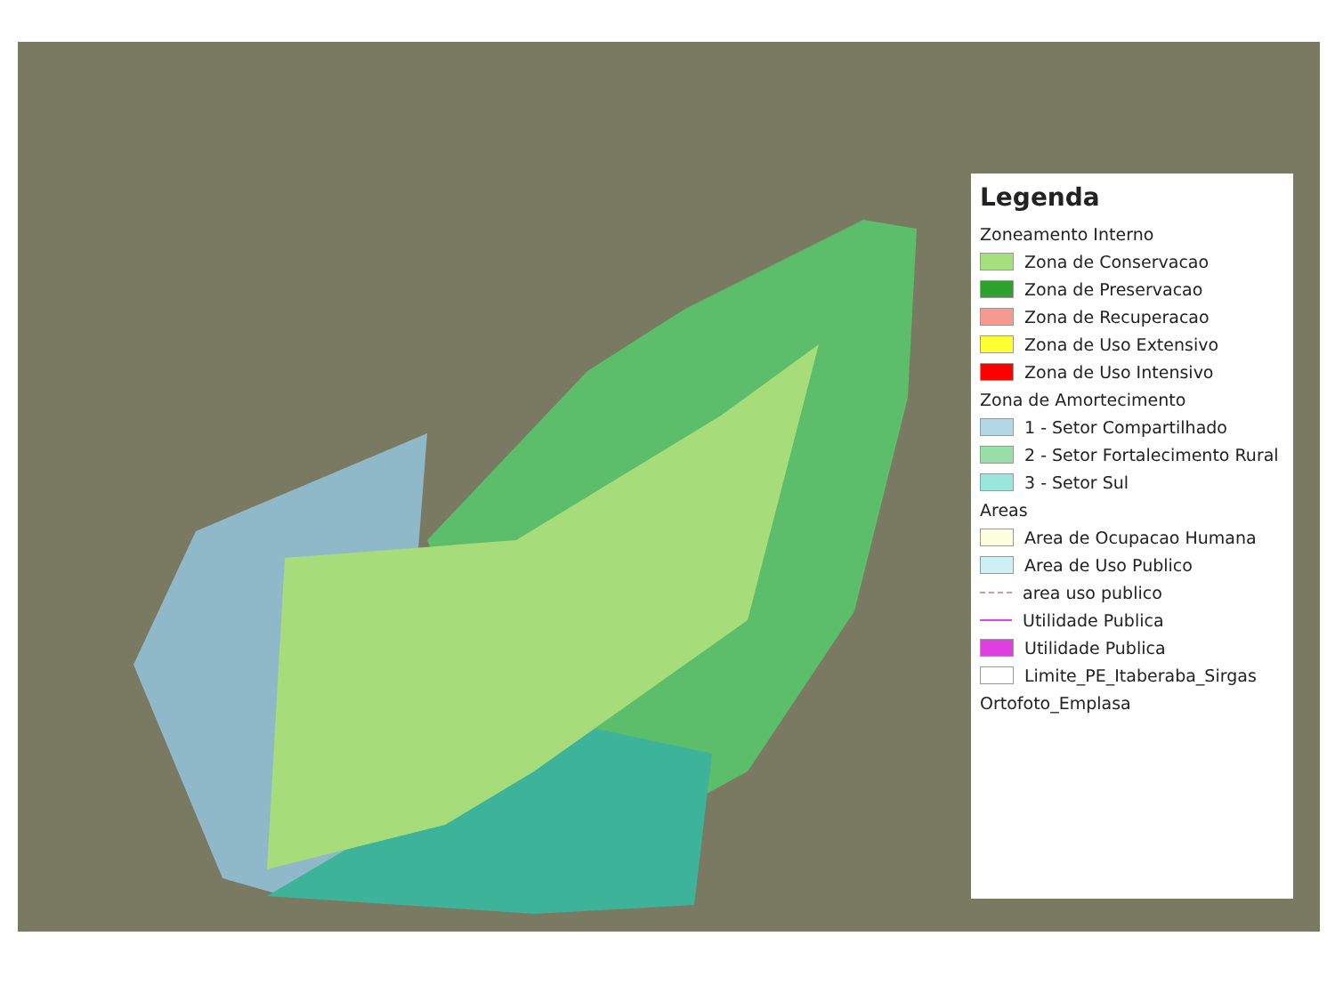Legenda
Zoneamento Interno
Zona de Conservacao
Zona de Preservacao
Zona de Recuperacao
Zona de Uso Extensivo
Zona de Uso Intensivo
Zona de Amortecimento
1 - Setor Compartilhado
2 - Setor Fortalecimento Rural
3 - Setor Sul
Areas
Area de Ocupacao Humana
Area de Uso Publico
area uso publico
Utilidade Publica
Utilidade Publica
Limite_PE_Itaberaba_Sirgas
Ortofoto_Emplasa